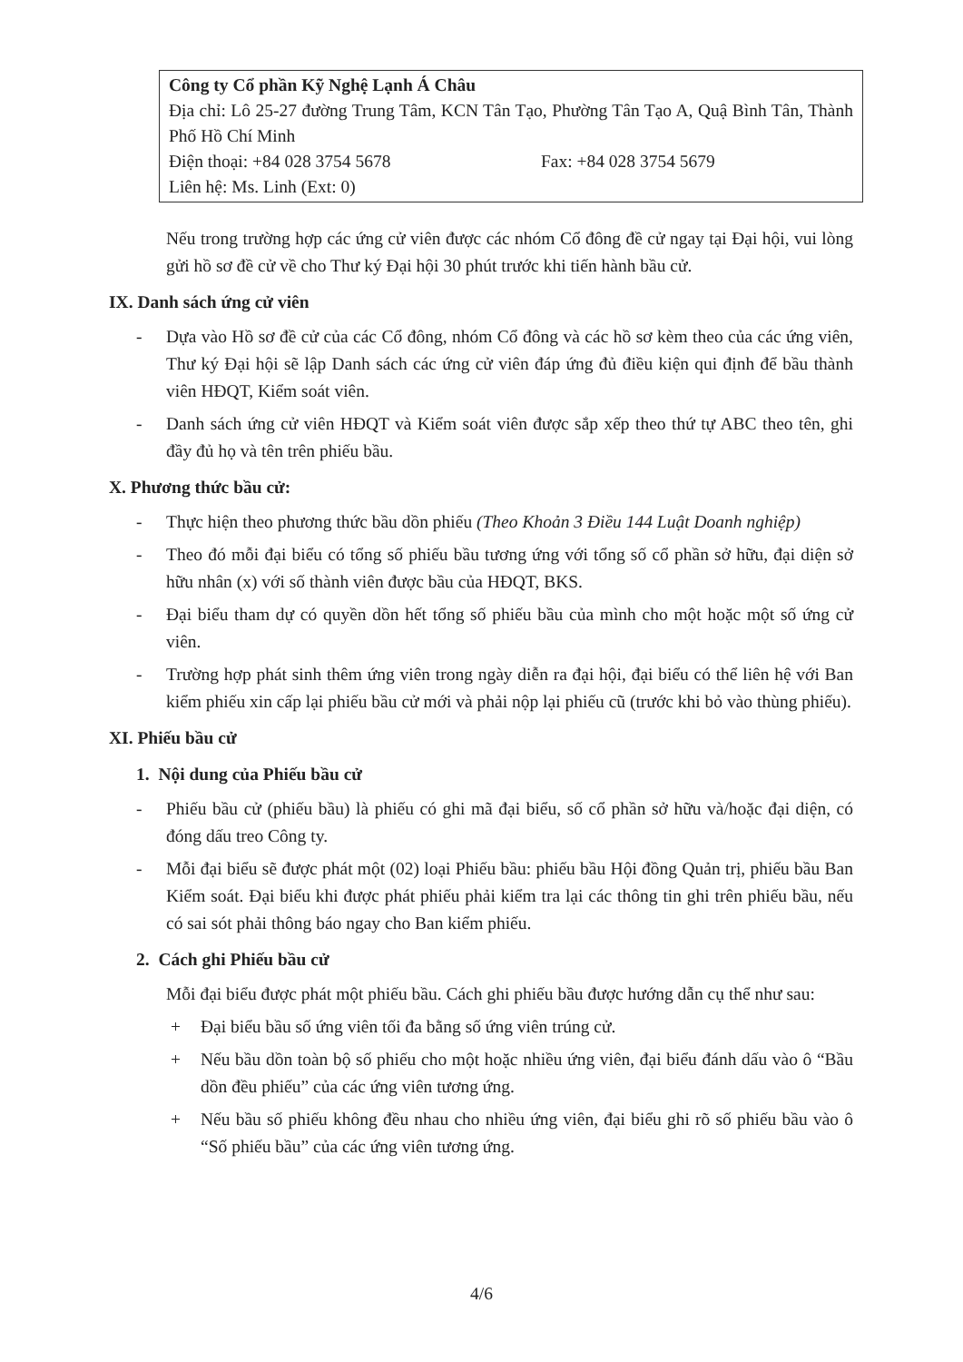Công ty Cổ phần Kỹ Nghệ Lạnh Á Châu
Địa chỉ: Lô 25-27 đường Trung Tâm, KCN Tân Tạo, Phường Tân Tạo A, Quậ Bình Tân, Thành Phố Hồ Chí Minh
Điện thoại: +84 028 3754 5678 Fax: +84 028 3754 5679
Liên hệ: Ms. Linh (Ext: 0)
Nếu trong trường hợp các ứng cử viên được các nhóm Cổ đông đề cử ngay tại Đại hội, vui lòng gửi hồ sơ đề cử về cho Thư ký Đại hội 30 phút trước khi tiến hành bầu cử.
IX. Danh sách ứng cử viên
- Dựa vào Hồ sơ đề cử của các Cổ đông, nhóm Cổ đông và các hồ sơ kèm theo của các ứng viên, Thư ký Đại hội sẽ lập Danh sách các ứng cử viên đáp ứng đủ điều kiện qui định để bầu thành viên HĐQT, Kiểm soát viên.
- Danh sách ứng cử viên HĐQT và Kiểm soát viên được sắp xếp theo thứ tự ABC theo tên, ghi đầy đủ họ và tên trên phiếu bầu.
X. Phương thức bầu cử:
- Thực hiện theo phương thức bầu dồn phiếu (Theo Khoản 3 Điều 144 Luật Doanh nghiệp)
- Theo đó mỗi đại biểu có tổng số phiếu bầu tương ứng với tổng số cổ phần sở hữu, đại diện sở hữu nhân (x) với số thành viên được bầu của HĐQT, BKS.
- Đại biểu tham dự có quyền dồn hết tổng số phiếu bầu của mình cho một hoặc một số ứng cử viên.
- Trường hợp phát sinh thêm ứng viên trong ngày diễn ra đại hội, đại biểu có thể liên hệ với Ban kiểm phiếu xin cấp lại phiếu bầu cử mới và phải nộp lại phiếu cũ (trước khi bỏ vào thùng phiếu).
XI. Phiếu bầu cử
1. Nội dung của Phiếu bầu cử
- Phiếu bầu cử (phiếu bầu) là phiếu có ghi mã đại biểu, số cổ phần sở hữu và/hoặc đại diện, có đóng dấu treo Công ty.
- Mỗi đại biểu sẽ được phát một (02) loại Phiếu bầu: phiếu bầu Hội đồng Quản trị, phiếu bầu Ban Kiểm soát. Đại biểu khi được phát phiếu phải kiểm tra lại các thông tin ghi trên phiếu bầu, nếu có sai sót phải thông báo ngay cho Ban kiểm phiếu.
2. Cách ghi Phiếu bầu cử
Mỗi đại biểu được phát một phiếu bầu. Cách ghi phiếu bầu được hướng dẫn cụ thể như sau:
+ Đại biểu bầu số ứng viên tối đa bằng số ứng viên trúng cử.
+ Nếu bầu dồn toàn bộ số phiếu cho một hoặc nhiều ứng viên, đại biểu đánh dấu vào ô “Bầu dồn đều phiếu” của các ứng viên tương ứng.
+ Nếu bầu số phiếu không đều nhau cho nhiều ứng viên, đại biểu ghi rõ số phiếu bầu vào ô “Số phiếu bầu” của các ứng viên tương ứng.
4/6